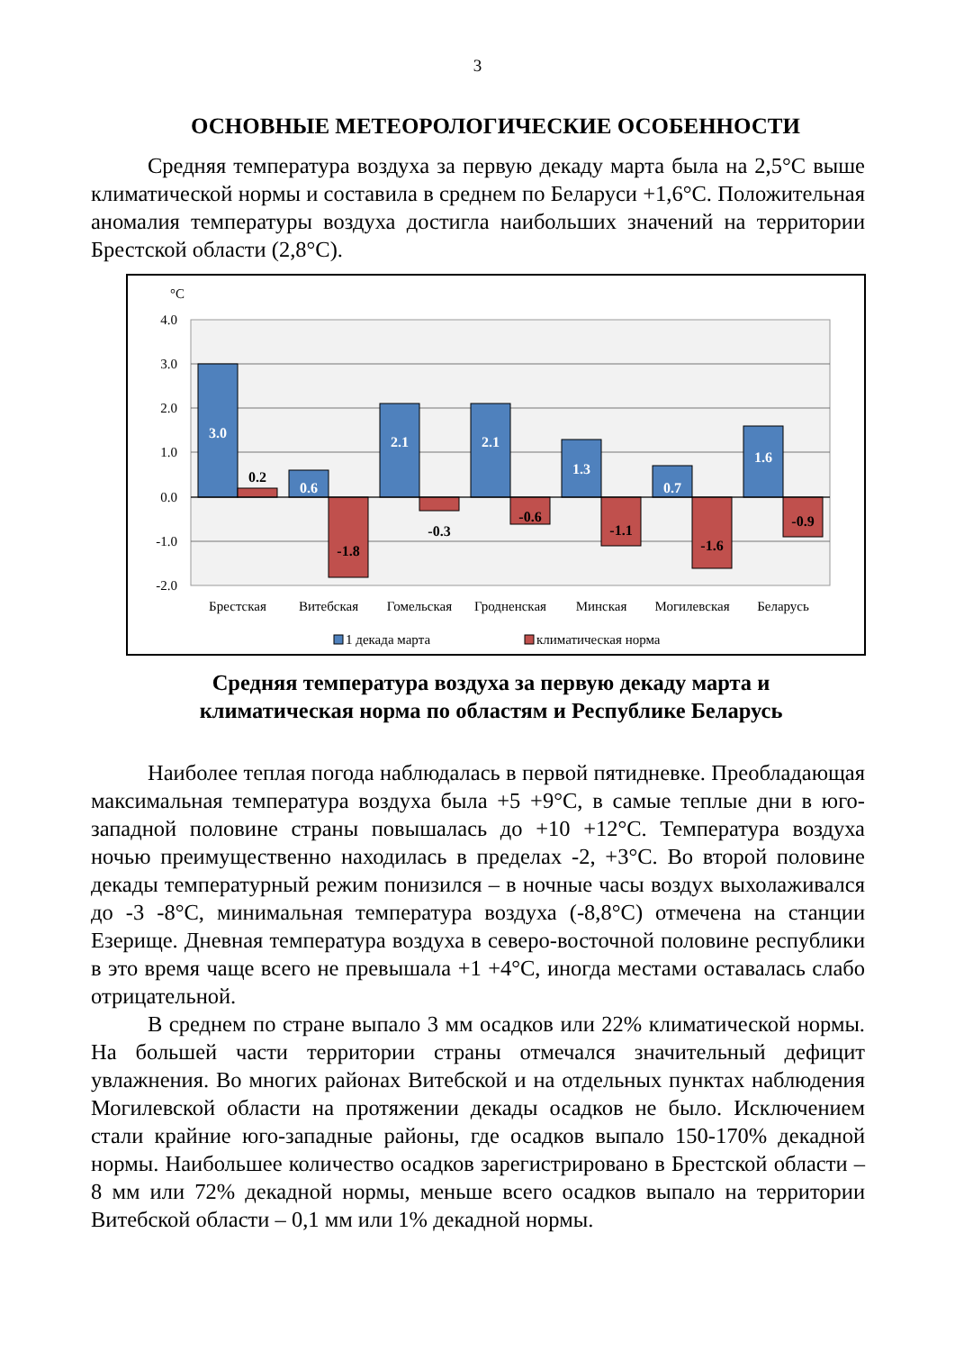3
ОСНОВНЫЕ МЕТЕОРОЛОГИЧЕСКИЕ ОСОБЕННОСТИ
Средняя температура воздуха за первую декаду марта была на 2,5°С выше климатической нормы и составила в среднем по Беларуси +1,6°С. Положительная аномалия температуры воздуха достигла наибольших значений на территории Брестской области (2,8°С).
°C
4.0
3.0
2.0
1.0
0.0
-1.0
-2.0
3.0
0.2
0.6
-1.8
2.1
-0.3
2.1
-0.6
1.3
-1.1
0.7
-1.6
1.6
-0.9
Брестская
Витебская
Гомельская
Гродненская
Минская
Могилевская
Беларусь
1 декада марта
климатическая норма
Средняя температура воздуха за первую декаду марта и
климатическая норма по областям и Республике Беларусь
Наиболее теплая погода наблюдалась в первой пятидневке. Преобладающая максимальная температура воздуха была +5 +9°С, в самые теплые дни в юго-западной половине страны повышалась до +10 +12°С. Температура воздуха ночью преимущественно находилась в пределах -2, +3°С. Во второй половине декады температурный режим понизился – в ночные часы воздух выхолаживался до -3 -8°С, минимальная температура воздуха (-8,8°С) отмечена на станции Езерище. Дневная температура воздуха в северо-восточной половине республики в это время чаще всего не превышала +1 +4°С, иногда местами оставалась слабо отрицательной.
В среднем по стране выпало 3 мм осадков или 22% климатической нормы. На большей части территории страны отмечался значительный дефицит увлажнения. Во многих районах Витебской и на отдельных пунктах наблюдения Могилевской области на протяжении декады осадков не было. Исключением стали крайние юго-западные районы, где осадков выпало 150-170% декадной нормы. Наибольшее количество осадков зарегистрировано в Брестской области – 8 мм или 72% декадной нормы, меньше всего осадков выпало на территории Витебской области – 0,1 мм или 1% декадной нормы.